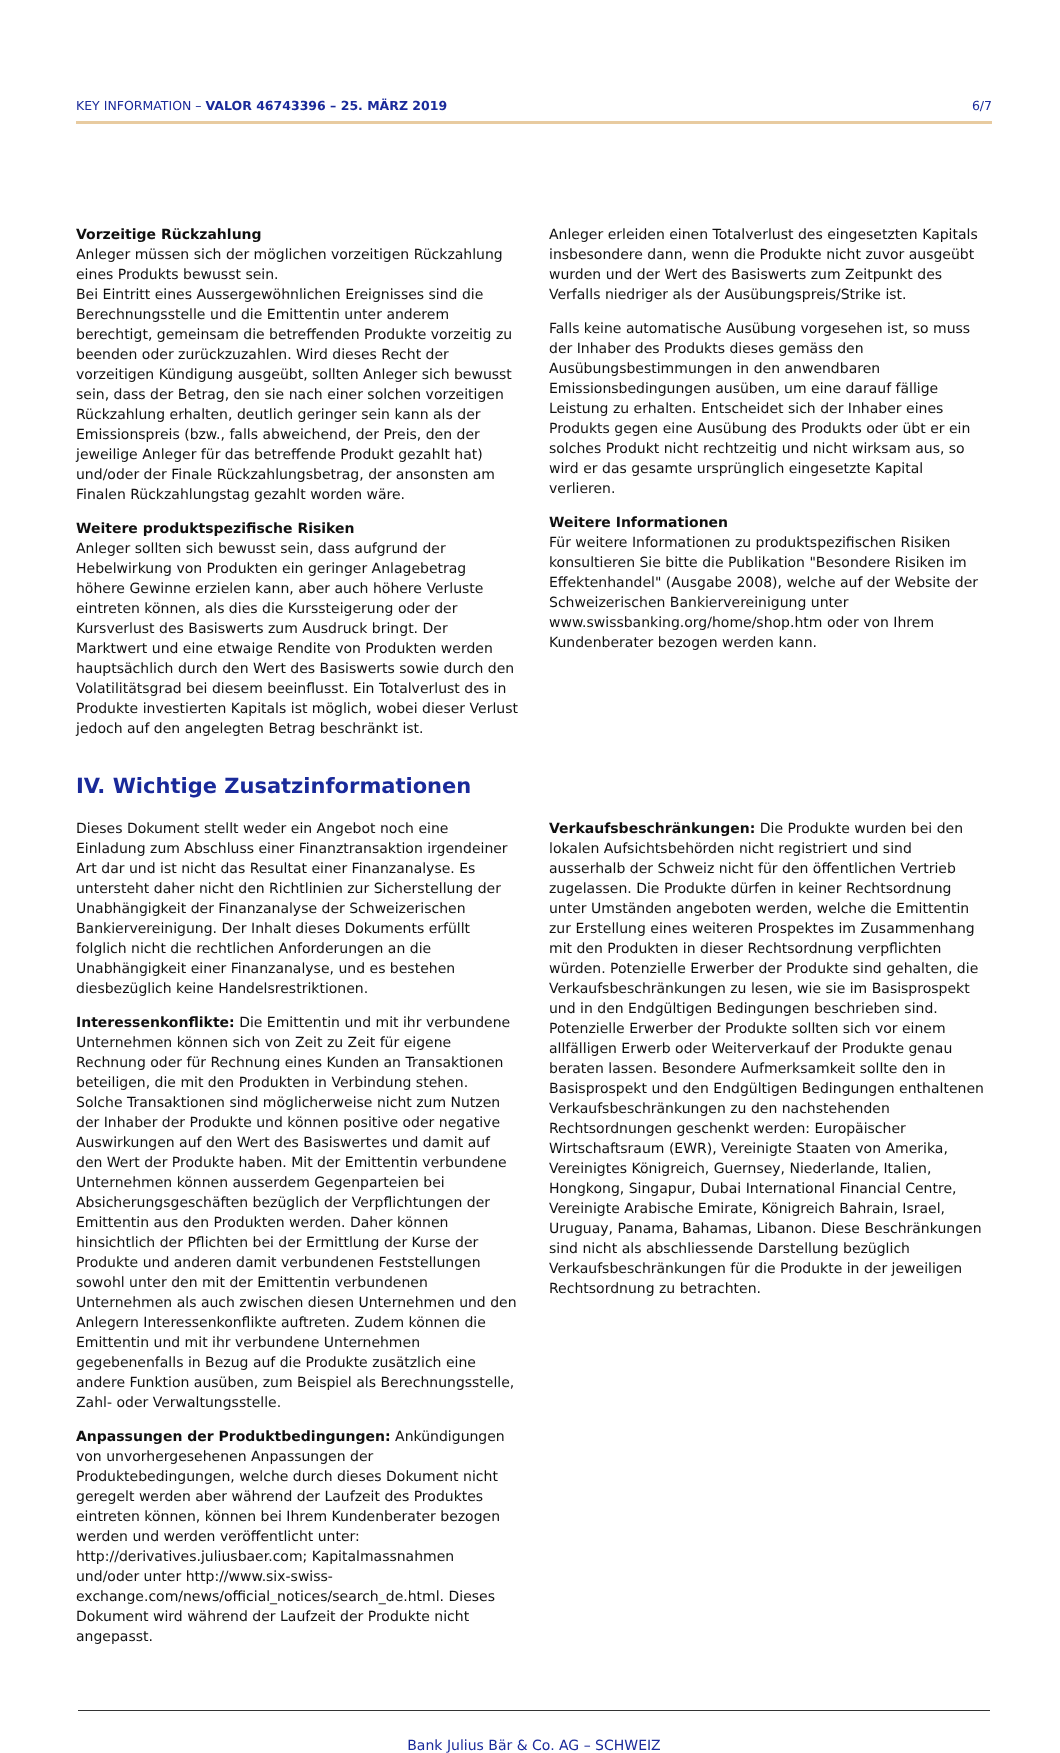KEY INFORMATION – VALOR 46743396 – 25. MÄRZ 2019 6/7
Vorzeitige Rückzahlung
Anleger müssen sich der möglichen vorzeitigen Rückzahlung eines Produkts bewusst sein.
Bei Eintritt eines Aussergewöhnlichen Ereignisses sind die Berechnungsstelle und die Emittentin unter anderem berechtigt, gemeinsam die betreffenden Produkte vorzeitig zu beenden oder zurückzuzahlen. Wird dieses Recht der vorzeitigen Kündigung ausgeübt, sollten Anleger sich bewusst sein, dass der Betrag, den sie nach einer solchen vorzeitigen Rückzahlung erhalten, deutlich geringer sein kann als der Emissionspreis (bzw., falls abweichend, der Preis, den der jeweilige Anleger für das betreffende Produkt gezahlt hat) und/oder der Finale Rückzahlungsbetrag, der ansonsten am Finalen Rückzahlungstag gezahlt worden wäre.
Weitere produktspezifische Risiken
Anleger sollten sich bewusst sein, dass aufgrund der Hebelwirkung von Produkten ein geringer Anlagebetrag höhere Gewinne erzielen kann, aber auch höhere Verluste eintreten können, als dies die Kurssteigerung oder der Kursverlust des Basiswerts zum Ausdruck bringt. Der Marktwert und eine etwaige Rendite von Produkten werden hauptsächlich durch den Wert des Basiswerts sowie durch den Volatilitätsgrad bei diesem beeinflusst. Ein Totalverlust des in Produkte investierten Kapitals ist möglich, wobei dieser Verlust jedoch auf den angelegten Betrag beschränkt ist.
Anleger erleiden einen Totalverlust des eingesetzten Kapitals insbesondere dann, wenn die Produkte nicht zuvor ausgeübt wurden und der Wert des Basiswerts zum Zeitpunkt des Verfalls niedriger als der Ausübungspreis/Strike ist.
Falls keine automatische Ausübung vorgesehen ist, so muss der Inhaber des Produkts dieses gemäss den Ausübungsbestimmungen in den anwendbaren Emissionsbedingungen ausüben, um eine darauf fällige Leistung zu erhalten. Entscheidet sich der Inhaber eines Produkts gegen eine Ausübung des Produkts oder übt er ein solches Produkt nicht rechtzeitig und nicht wirksam aus, so wird er das gesamte ursprünglich eingesetzte Kapital verlieren.
Weitere Informationen
Für weitere Informationen zu produktspezifischen Risiken konsultieren Sie bitte die Publikation "Besondere Risiken im Effektenhandel" (Ausgabe 2008), welche auf der Website der Schweizerischen Bankiervereinigung unter www.swissbanking.org/home/shop.htm oder von Ihrem Kundenberater bezogen werden kann.
IV. Wichtige Zusatzinformationen
Dieses Dokument stellt weder ein Angebot noch eine Einladung zum Abschluss einer Finanztransaktion irgendeiner Art dar und ist nicht das Resultat einer Finanzanalyse. Es untersteht daher nicht den Richtlinien zur Sicherstellung der Unabhängigkeit der Finanzanalyse der Schweizerischen Bankiervereinigung. Der Inhalt dieses Dokuments erfüllt folglich nicht die rechtlichen Anforderungen an die Unabhängigkeit einer Finanzanalyse, und es bestehen diesbezüglich keine Handelsrestriktionen.
Interessenkonflikte: Die Emittentin und mit ihr verbundene Unternehmen können sich von Zeit zu Zeit für eigene Rechnung oder für Rechnung eines Kunden an Transaktionen beteiligen, die mit den Produkten in Verbindung stehen. Solche Transaktionen sind möglicherweise nicht zum Nutzen der Inhaber der Produkte und können positive oder negative Auswirkungen auf den Wert des Basiswertes und damit auf den Wert der Produkte haben. Mit der Emittentin verbundene Unternehmen können ausserdem Gegenparteien bei Absicherungsgeschäften bezüglich der Verpflichtungen der Emittentin aus den Produkten werden. Daher können hinsichtlich der Pflichten bei der Ermittlung der Kurse der Produkte und anderen damit verbundenen Feststellungen sowohl unter den mit der Emittentin verbundenen Unternehmen als auch zwischen diesen Unternehmen und den Anlegern Interessenkonflikte auftreten. Zudem können die Emittentin und mit ihr verbundene Unternehmen gegebenenfalls in Bezug auf die Produkte zusätzlich eine andere Funktion ausüben, zum Beispiel als Berechnungsstelle, Zahl- oder Verwaltungsstelle.
Anpassungen der Produktbedingungen: Ankündigungen von unvorhergesehenen Anpassungen der Produktebedingungen, welche durch dieses Dokument nicht geregelt werden aber während der Laufzeit des Produktes eintreten können, können bei Ihrem Kundenberater bezogen werden und werden veröffentlicht unter: http://derivatives.juliusbaer.com; Kapitalmassnahmen und/oder unter http://www.six-swiss-exchange.com/news/official_notices/search_de.html. Dieses Dokument wird während der Laufzeit der Produkte nicht angepasst.
Verkaufsbeschränkungen: Die Produkte wurden bei den lokalen Aufsichtsbehörden nicht registriert und sind ausserhalb der Schweiz nicht für den öffentlichen Vertrieb zugelassen. Die Produkte dürfen in keiner Rechtsordnung unter Umständen angeboten werden, welche die Emittentin zur Erstellung eines weiteren Prospektes im Zusammenhang mit den Produkten in dieser Rechtsordnung verpflichten würden. Potenzielle Erwerber der Produkte sind gehalten, die Verkaufsbeschränkungen zu lesen, wie sie im Basisprospekt und in den Endgültigen Bedingungen beschrieben sind. Potenzielle Erwerber der Produkte sollten sich vor einem allfälligen Erwerb oder Weiterverkauf der Produkte genau beraten lassen. Besondere Aufmerksamkeit sollte den in Basisprospekt und den Endgültigen Bedingungen enthaltenen Verkaufsbeschränkungen zu den nachstehenden Rechtsordnungen geschenkt werden: Europäischer Wirtschaftsraum (EWR), Vereinigte Staaten von Amerika, Vereinigtes Königreich, Guernsey, Niederlande, Italien, Hongkong, Singapur, Dubai International Financial Centre, Vereinigte Arabische Emirate, Königreich Bahrain, Israel, Uruguay, Panama, Bahamas, Libanon. Diese Beschränkungen sind nicht als abschliessende Darstellung bezüglich Verkaufsbeschränkungen für die Produkte in der jeweiligen Rechtsordnung zu betrachten.
Bank Julius Bär & Co. AG – SCHWEIZ